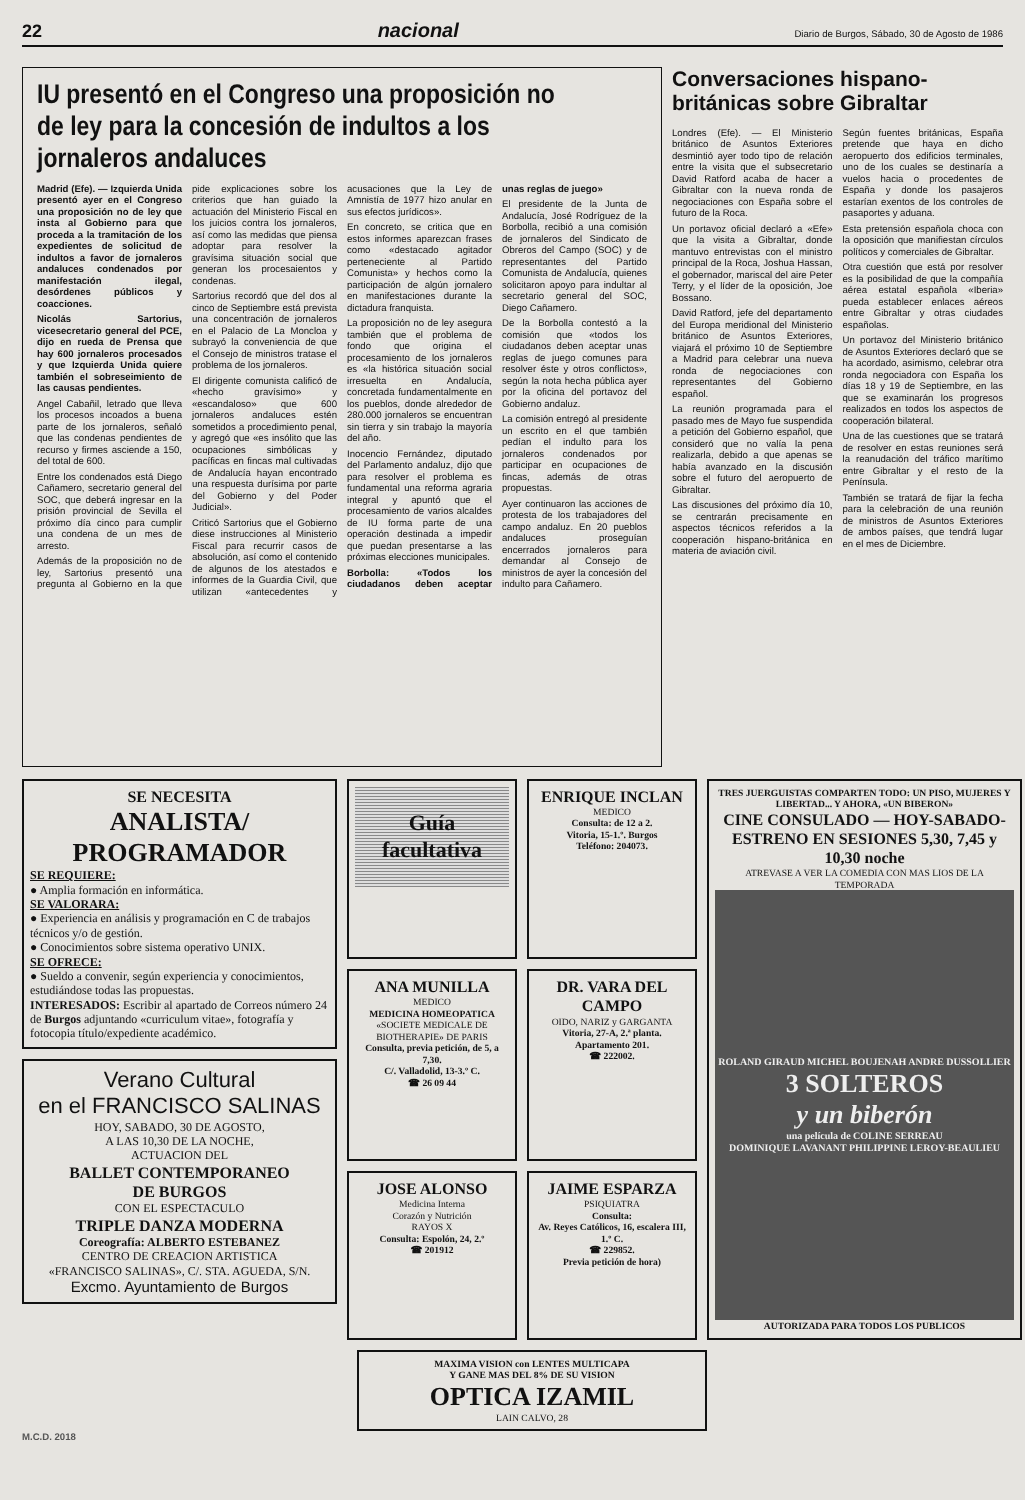22 nacional Diario de Burgos, Sábado, 30 de Agosto de 1986
IU presentó en el Congreso una proposición no de ley para la concesión de indultos a los jornaleros andaluces
Madrid (Efe). — Izquierda Unida presentó ayer en el Congreso una proposición no de ley que insta al Gobierno para que proceda a la tramitación de los expedientes de solicitud de indultos a favor de jornaleros andaluces condenados por manifestación ilegal, desórdenes públicos y coacciones.
Nicolás Sartorius, vicesecretario general del PCE, dijo en rueda de Prensa que hay 600 jornaleros procesados y que Izquierda Unida quiere también el sobreseimiento de las causas pendientes.
Angel Cabañil, letrado que lleva los procesos incoados a buena parte de los jornaleros, señaló que las condenas pendientes de recurso y firmes asciende a 150, del total de 600.
Entre los condenados está Diego Cañamero, secretario general del SOC, que deberá ingresar en la prisión provincial de Sevilla el próximo día cinco para cumplir una condena de un mes de arresto.
Además de la proposición no de ley, Sartorius presentó una pregunta al Gobierno en la que pide explicaciones sobre los criterios que han guiado la actuación del Ministerio Fiscal en los juicios contra los jornaleros, así como las medidas que piensa adoptar para resolver la gravísima situación social que generan los procesaientos y condenas.
Sartorius recordó que del dos al cinco de Septiembre está prevista una concentración de jornaleros en el Palacio de La Moncloa y subrayó la conveniencia de que el Consejo de ministros tratase el problema de los jornaleros.
El dirigente comunista calificó de «hecho gravísimo» y «escandaloso» que 600 jornaleros andaluces estén sometidos a procedimiento penal, y agregó que «es insólito que las ocupaciones simbólicas y pacíficas en fincas mal cultivadas de Andalucía hayan encontrado una respuesta durísima por parte del Gobierno y del Poder Judicial».
Criticó Sartorius que el Gobierno diese instrucciones al Ministerio Fiscal para recurrir casos de absolución, así como el contenido de algunos de los atestados e informes de la Guardia Civil, que utilizan «antecedentes y acusaciones que la Ley de Amnistía de 1977 hizo anular en sus efectos jurídicos».
En concreto, se critica que en estos informes aparezcan frases como «destacado agitador perteneciente al Partido Comunista» y hechos como la participación de algún jornalero en manifestaciones durante la dictadura franquista.
La proposición no de ley asegura también que el problema de fondo que origina el procesamiento de los jornaleros es «la histórica situación social irresuelta en Andalucía, concretada fundamentalmente en los pueblos, donde alrededor de 280.000 jornaleros se encuentran sin tierra y sin trabajo la mayoría del año.
Inocencio Fernández, diputado del Parlamento andaluz, dijo que para resolver el problema es fundamental una reforma agraria integral y apuntó que el procesamiento de varios alcaldes de IU forma parte de una operación destinada a impedir que puedan presentarse a las próximas elecciones municipales.
Borbolla: «Todos los ciudadanos deben aceptar unas reglas de juego»
El presidente de la Junta de Andalucía, José Rodríguez de la Borbolla, recibió a una comisión de jornaleros del Sindicato de Obreros del Campo (SOC) y de representantes del Partido Comunista de Andalucía, quienes solicitaron apoyo para indultar al secretario general del SOC, Diego Cañamero.
De la Borbolla contestó a la comisión que «todos los ciudadanos deben aceptar unas reglas de juego comunes para resolver éste y otros conflictos», según la nota hecha pública ayer por la oficina del portavoz del Gobierno andaluz.
La comisión entregó al presidente un escrito en el que también pedían el indulto para los jornaleros condenados por participar en ocupaciones de fincas, además de otras propuestas.
Ayer continuaron las acciones de protesta de los trabajadores del campo andaluz. En 20 pueblos andaluces proseguían encerrados jornaleros para demandar al Consejo de ministros de ayer la concesión del indulto para Cañamero.
Conversaciones hispano-británicas sobre Gibraltar
Londres (Efe). — El Ministerio británico de Asuntos Exteriores desmintió ayer todo tipo de relación entre la visita que el subsecretario David Ratford acaba de hacer a Gibraltar con la nueva ronda de negociaciones con España sobre el futuro de la Roca.
Un portavoz oficial declaró a «Efe» que la visita a Gibraltar, donde mantuvo entrevistas con el ministro principal de la Roca, Joshua Hassan, el gobernador, mariscal del aire Peter Terry, y el líder de la oposición, Joe Bossano.
David Ratford, jefe del departamento del Europa meridional del Ministerio británico de Asuntos Exteriores, viajará el próximo 10 de Septiembre a Madrid para celebrar una nueva ronda de negociaciones con representantes del Gobierno español.
La reunión programada para el pasado mes de Mayo fue suspendida a petición del Gobierno español, que consideró que no valía la pena realizarla, debido a que apenas se había avanzado en la discusión sobre el futuro del aeropuerto de Gibraltar.
Las discusiones del próximo día 10, se centrarán precisamente en aspectos técnicos referidos a la cooperación hispano-británica en materia de aviación civil.
Según fuentes británicas, España pretende que haya en dicho aeropuerto dos edificios terminales, uno de los cuales se destinaría a vuelos hacia o procedentes de España y donde los pasajeros estarían exentos de los controles de pasaportes y aduana.
Esta pretensión española choca con la oposición que manifiestan círculos políticos y comerciales de Gibraltar.
Otra cuestión que está por resolver es la posibilidad de que la compañía aérea estatal española «Iberia» pueda establecer enlaces aéreos entre Gibraltar y otras ciudades españolas.
Un portavoz del Ministerio británico de Asuntos Exteriores declaró que se ha acordado, asimismo, celebrar otra ronda negociadora con España los días 18 y 19 de Septiembre, en las que se examinarán los progresos realizados en todos los aspectos de cooperación bilateral.
Una de las cuestiones que se tratará de resolver en estas reuniones será la reanudación del tráfico marítimo entre Gibraltar y el resto de la Península.
También se tratará de fijar la fecha para la celebración de una reunión de ministros de Asuntos Exteriores de ambos países, que tendrá lugar en el mes de Diciembre.
SE NECESITA
ANALISTA/
PROGRAMADOR
SE REQUIERE:
● Amplia formación en informática.
SE VALORARA:
● Experiencia en análisis y programación en C de trabajos técnicos y/o de gestión.
● Conocimientos sobre sistema operativo UNIX.
SE OFRECE:
● Sueldo a convenir, según experiencia y conocimientos, estudiándose todas las propuestas.
INTERESADOS: Escribir al apartado de Correos número 24 de Burgos adjuntando «curriculum vitae», fotografía y fotocopia título/expediente académico.
Verano Cultural
en el FRANCISCO SALINAS
HOY, SABADO, 30 DE AGOSTO,
A LAS 10,30 DE LA NOCHE,
ACTUACION DEL
BALLET CONTEMPORANEO
DE BURGOS
CON EL ESPECTACULO
TRIPLE DANZA MODERNA
Coreografía: ALBERTO ESTEBANEZ
CENTRO DE CREACION ARTISTICA
«FRANCISCO SALINAS», C/. STA. AGUEDA, S/N.
Excmo. Ayuntamiento de Burgos
Guía
facultativa
ENRIQUE INCLAN
MEDICO
Consulta: de 12 a 2.
Vitoria, 15-1.º. Burgos
Teléfono: 204073.
TRES JUERGUISTAS COMPARTEN TODO: UN PISO, MUJERES Y LIBERTAD... Y AHORA, «UN BIBERON»
CINE CONSULADO — HOY-SABADO-ESTRENO EN SESIONES 5,30, 7,45 y 10,30 noche
ATREVASE A VER LA COMEDIA CON MAS LIOS DE LA TEMPORADA
ROLAND GIRAUD MICHEL BOUJENAH ANDRE DUSSOLLIER
3 SOLTEROS
y un biberón
una película de COLINE SERREAU
DOMINIQUE LAVANANT PHILIPPINE LEROY-BEAULIEU
AUTORIZADA PARA TODOS LOS PUBLICOS
ANA MUNILLA
MEDICO
MEDICINA HOMEOPATICA
«SOCIETE MEDICALE DE BIOTHERAPIE» DE PARIS
Consulta, previa petición, de 5, a 7,30.
C/. Valladolid, 13-3.º C.
☎ 26 09 44
DR. VARA DEL CAMPO
OIDO, NARIZ y GARGANTA
Vitoria, 27-A, 2.ª planta. Apartamento 201.
☎ 222002.
JOSE ALONSO
Medicina Interna
Corazón y Nutrición
RAYOS X
Consulta: Espolón, 24, 2.º
☎ 201912
JAIME ESPARZA
PSIQUIATRA
Consulta:
Av. Reyes Católicos, 16, escalera III, 1.º C.
☎ 229852.
Previa petición de hora)
MAXIMA VISION con LENTES MULTICAPA
Y GANE MAS DEL 8% DE SU VISION
OPTICA IZAMIL
LAIN CALVO, 28
M.C.D. 2018